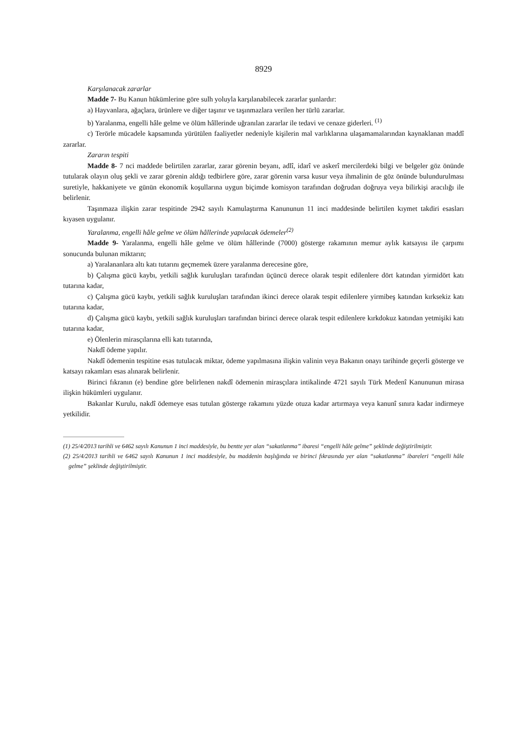8929
Karşılanacak zararlar
Madde 7- Bu Kanun hükümlerine göre sulh yoluyla karşılanabilecek zararlar şunlardır:
a) Hayvanlara, ağaçlara, ürünlere ve diğer taşınır ve taşınmazlara verilen her türlü zararlar.
b) Yaralanma, engelli hâle gelme ve ölüm hâllerinde uğranılan zararlar ile tedavi ve cenaze giderleri. <sup>(1)</sup>
c) Terörle mücadele kapsamında yürütülen faaliyetler nedeniyle kişilerin mal varlıklarına ulaşamamalarından kaynaklanan maddî zararlar.
Zararın tespiti
Madde 8- 7 nci maddede belirtilen zararlar, zarar görenin beyanı, adlî, idarî ve askerî mercilerdeki bilgi ve belgeler göz önünde tutularak olayın oluş şekli ve zarar görenin aldığı tedbirlere göre, zarar görenin varsa kusur veya ihmalinin de göz önünde bulundurulması suretiyle, hakkaniyete ve günün ekonomik koşullarına uygun biçimde komisyon tarafından doğrudan doğruya veya bilirkişi aracılığı ile belirlenir.
Taşınmaza ilişkin zarar tespitinde 2942 sayılı Kamulaştırma Kanununun 11 inci maddesinde belirtilen kıymet takdiri esasları kıyasen uygulanır.
Yaralanma, engelli hâle gelme ve ölüm hâllerinde yapılacak ödemeler<sup>(2)</sup>
Madde 9- Yaralanma, engelli hâle gelme ve ölüm hâllerinde (7000) gösterge rakamının memur aylık katsayısı ile çarpımı sonucunda bulunan miktarın;
a) Yaralananlara altı katı tutarını geçmemek üzere yaralanma derecesine göre,
b) Çalışma gücü kaybı, yetkili sağlık kuruluşları tarafından üçüncü derece olarak tespit edilenlere dört katından yirmidört katı tutarına kadar,
c) Çalışma gücü kaybı, yetkili sağlık kuruluşları tarafından ikinci derece olarak tespit edilenlere yirmibeş katından kırksekiz katı tutarına kadar,
d) Çalışma gücü kaybı, yetkili sağlık kuruluşları tarafından birinci derece olarak tespit edilenlere kırkdokuz katından yetmişiki katı tutarına kadar,
e) Ölenlerin mirasçılarına elli katı tutarında,
Nakdî ödeme yapılır.
Nakdî ödemenin tespitine esas tutulacak miktar, ödeme yapılmasına ilişkin valinin veya Bakanın onayı tarihinde geçerli gösterge ve katsayı rakamları esas alınarak belirlenir.
Birinci fıkranın (e) bendine göre belirlenen nakdî ödemenin mirasçılara intikalinde 4721 sayılı Türk Medenî Kanununun mirasa ilişkin hükümleri uygulanır.
Bakanlar Kurulu, nakdî ödemeye esas tutulan gösterge rakamını yüzde otuza kadar artırmaya veya kanunî sınıra kadar indirmeye yetkilidir.
(1) 25/4/2013 tarihli ve 6462 sayılı Kanunun 1 inci maddesiyle, bu bentte yer alan “sakatlanma” ibaresi “engelli hâle gelme” şeklinde değiştirilmiştir.
(2) 25/4/2013 tarihli ve 6462 sayılı Kanunun 1 inci maddesiyle, bu maddenin başlığında ve birinci fıkrasında yer alan “sakatlanma” ibareleri “engelli hâle gelme” şeklinde değiştirilmiştir.